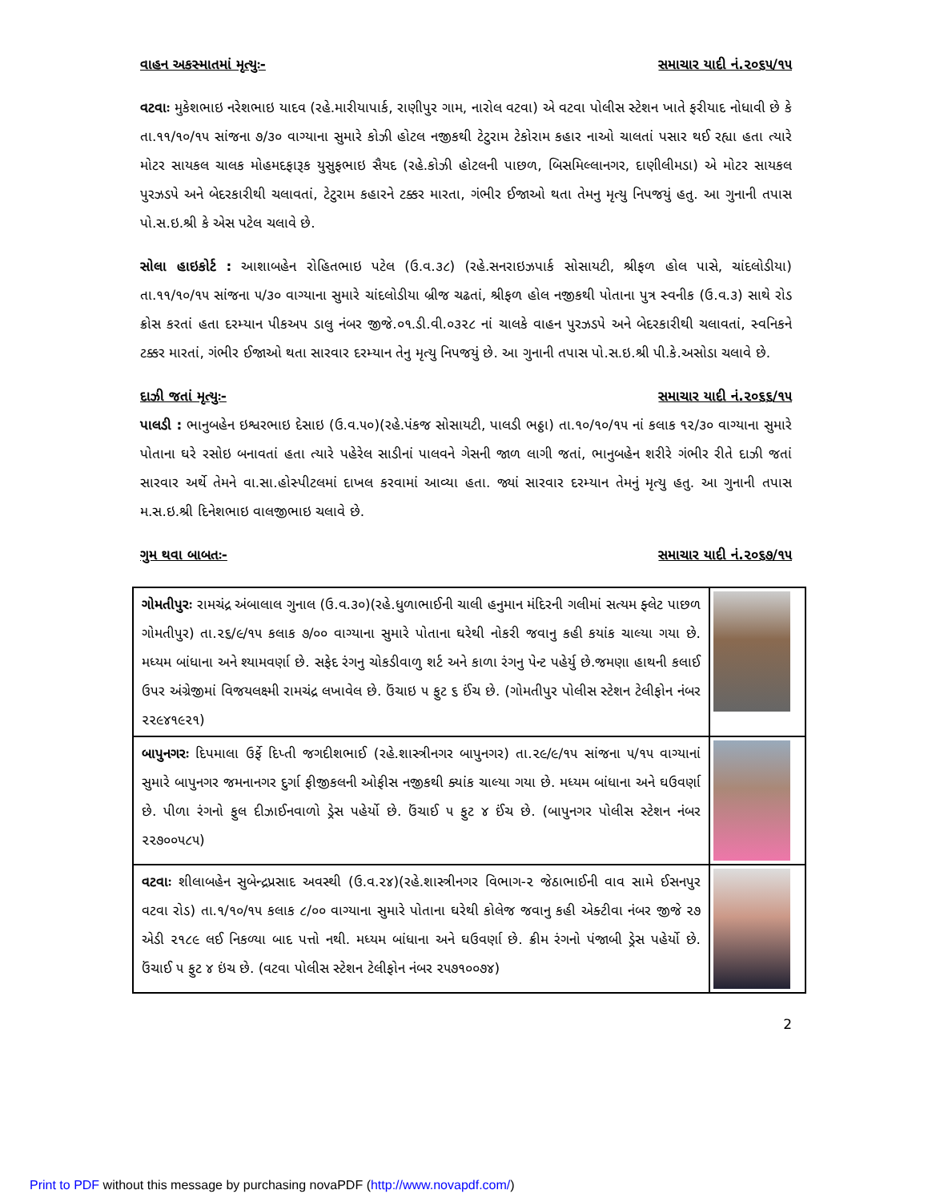વાહન અકસ્માતમાં મૃત્યુઃ- સમાચાર યાદી નં.૨૦૬૫/૧૫
વટવાઃ મુકેશભાઇ નરેશભાઇ યાદવ (રહે.મારીયાપાર્ક, રાણીપુર ગામ, નારોલ વટવા) એ વટવા પોલીસ સ્ટેશન ખાતે ફરીયાદ નોધાવી છે કે તા.૧૧/૧૦/૧૫ સાંજના ૭/૩૦ વાગ્યાના સુમારે કોઝી હોટલ નજીકથી ટેટુરામ ટેકોરામ કહાર નાઓ ચાલતાં પસાર થઈ રહ્યા હતા ત્યારે મોટર સાયકલ ચાલક મોહમદફારૂક યુસુફભાઇ સૈયદ (રહે.કોઝી હોટલની પાછળ, બિસમિલ્લાનગર, દાણીલીમડા) એ મોટર સાયકલ પુરઝડપે અને બેદરકારીથી ચલાવતાં, ટેટુરામ કહારને ટક્કર મારતા, ગંભીર ઈજાઓ થતા તેમનુ મૃત્યુ નિપજયું હતુ. આ ગુનાની તપાસ પો.સ.ઇ.શ્રી કે એસ પટેલ ચલાવે છે.
સોલા હાઇકોર્ટ : આશાબહેન રોહિતભાઇ પટેલ (ઉ.વ.૩૮) (રહે.સનરાઇઝપાર્ક સોસાયટી, શ્રીફળ હોલ પાસે, ચાંદલોડીયા) તા.૧૧/૧૦/૧૫ સાંજના ૫/૩૦ વાગ્યાના સુમારે ચાંદલોડીયા બ્રીજ ચઢતાં, શ્રીફળ હોલ નજીકથી પોતાના પુત્ર સ્વનીક (ઉ.વ.૩) સાથે રોડ ક્રોસ કરતાં હતા દરમ્યાન પીકઅપ ડાલુ નંબર જીજે.૦૧.ડી.વી.૦૩૨૮ નાં ચાલકે વાહન પુરઝડપે અને બેદરકારીથી ચલાવતાં, સ્વનિકને ટક્કર મારતાં, ગંભીર ઈજાઓ થતા સારવાર દરમ્યાન તેનુ મૃત્યુ નિપજયું છે. આ ગુનાની તપાસ પો.સ.ઇ.શ્રી પી.કે.અસોડા ચલાવે છે.
દાઝી જતાં મૃત્યુઃ- સમાચાર યાદી નં.૨૦૬૬/૧૫
પાલડી : ભાનુબહેન ઇશ્વરભાઇ દેસાઇ (ઉ.વ.૫૦)(રહે.પંકજ સોસાયટી, પાલડી ભઠ્ઠા) તા.૧૦/૧૦/૧૫ નાં કલાક ૧૨/૩૦ વાગ્યાના સુમારે પોતાના ઘરે રસોઇ બનાવતાં હતા ત્યારે પહેરેલ સાડીનાં પાલવને ગેસની જાળ લાગી જતાં, ભાનુબહેન શરીરે ગંભીર રીતે દાઝી જતાં સારવાર અર્થે તેમને વા.સા.હોસ્પીટલમાં દાખલ કરવામાં આવ્યા હતા. જ્યાં સારવાર દરમ્યાન તેમનું મૃત્યુ હતુ. આ ગુનાની તપાસ મ.સ.ઇ.શ્રી દિનેશભાઇ વાલજીભાઇ ચલાવે છે.
ગુમ થવા બાબતઃ- સમાચાર યાદી નં.૨૦૬૭/૧૫
| ગોમતીપુરઃ રામચંદ્ર અંબાલાલ ગુનાલ (ઉ.વ.૩૦)(રહે.ધુળાભાઈની ચાલી હનુમાન મંદિરની ગલીમાં સત્યમ ફ્લેટ પાછળ ગોમતીપુર) તા.૨૬/૯/૧૫ કલાક ૭/૦૦ વાગ્યાના સુમારે પોતાના ઘરેથી નોકરી જવાનુ કહી કયાંક ચાલ્યા ગયા છે. મધ્યમ બાંધાના અને શ્યામવર્ણા છે. સફેદ રંગનુ ચોકડીવાળુ શર્ટ અને કાળા રંગનુ પેન્ટ પહેર્યુ છે.જમણા હાથની કલાઈ ઉપર અંગ્રેજીમાં વિજયલક્ષ્મી રામચંદ્ર લખાવેલ છે. ઉંચાઇ ૫ ફુટ ૬ ઈંચ છે. (ગોમતીપુર પોલીસ સ્ટેશન ટેલીફોન નંબર ૨૨૯૪૧૯૨૧) | |
| બાપુનગરઃ દિપમાલા ઉર્ફે દિપ્તી જગદીશભાઈ (રહે.શાસ્ત્રીનગર બાપુનગર) તા.૨૯/૯/૧૫ સાંજના ૫/૧૫ વાગ્યાનાં સુમારે બાપુનગર જમનાનગર દુર્ગા ફીજીકલની ઓફીસ નજીકથી ક્યાંક ચાલ્યા ગયા છે. મધ્યમ બાંધાના અને ઘઉવર્ણા છે. પીળા રંગનો ફુલ દીઝાઈનવાળો ડ્રેસ પહેર્યો છે. ઉંચાઈ ૫ ફુટ ૪ ઈંચ છે. (બાપુનગર પોલીસ સ્ટેશન નંબર ૨૨૭૦૦૫૮૫) | |
| વટવાઃ શીલાબહેન સુબેન્દ્રપ્રસાદ અવસ્થી (ઉ.વ.૨૪)(રહે.શાસ્ત્રીનગર વિભાગ-૨ જેઠાભાઈની વાવ સામે ઈસનપુર વટવા રોડ) તા.૧/૧૦/૧૫ કલાક ૮/૦૦ વાગ્યાના સુમારે પોતાના ઘરેથી કોલેજ જવાનુ કહી એક્ટીવા નંબર જીજે ૨૭ એડી ૨૧૮૯ લઈ નિકળ્યા બાદ પત્તો નથી. મધ્યમ બાંધાના અને ઘઉવર્ણા છે. ક્રીમ રંગનો પંજાબી ડ્રેસ પહેર્યો છે. ઉંચાઈ ૫ ફુટ ૪ ઇંચ છે. (વટવા પોલીસ સ્ટેશન ટેલીફોન નંબર ૨૫૭૧૦૦૭૪) | |
2
Print to PDF without this message by purchasing novaPDF (http://www.novapdf.com/)